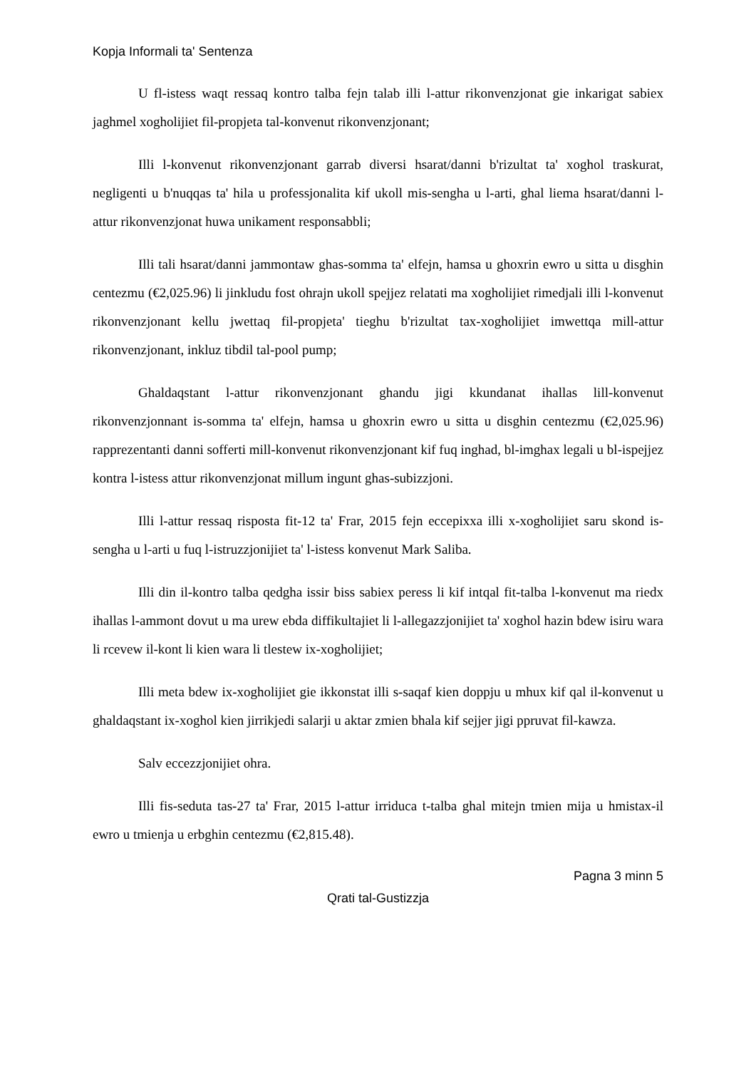Kopja Informali ta' Sentenza
U fl-istess waqt ressaq kontro talba fejn talab illi l-attur rikonvenzjonat gie inkarigat sabiex jaghmel xogholijiet fil-propjeta tal-konvenut rikonvenzjonant;
Illi l-konvenut rikonvenzjonant garrab diversi hsarat/danni b'rizultat ta' xoghol traskurat, negligenti u b'nuqqas ta' hila u professjonalita kif ukoll mis-sengha u l-arti, ghal liema hsarat/danni l-attur rikonvenzjonat huwa unikament responsabbli;
Illi tali hsarat/danni jammontaw ghas-somma ta' elfejn, hamsa u ghoxrin ewro u sitta u disghin centezmu (€2,025.96) li jinkludu fost ohrajn ukoll spejjez relatati ma xogholijiet rimedjali illi l-konvenut rikonvenzjonant kellu jwettaq fil-propjeta' tieghu b'rizultat tax-xogholijiet imwettqa mill-attur rikonvenzjonant, inkluz tibdil tal-pool pump;
Ghaldaqstant l-attur rikonvenzjonant ghandu jigi kkundanat ihallas lill-konvenut rikonvenzjonnant is-somma ta' elfejn, hamsa u ghoxrin ewro u sitta u disghin centezmu (€2,025.96) rapprezentanti danni sofferti mill-konvenut rikonvenzjonant kif fuq inghad, bl-imghax legali u bl-ispejjez kontra l-istess attur rikonvenzjonat millum ingunt ghas-subizzjoni.
Illi l-attur ressaq risposta fit-12 ta' Frar, 2015 fejn eccepixxa illi x-xogholijiet saru skond is-sengha u l-arti u fuq l-istruzzjonijiet ta' l-istess konvenut Mark Saliba.
Illi din il-kontro talba qedgha issir biss sabiex peress li kif intqal fit-talba l-konvenut ma riedx ihallas l-ammont dovut u ma urew ebda diffikultajiet li l-allegazzjonijiet ta' xoghol hazin bdew isiru wara li rcevew il-kont li kien wara li tlestew ix-xogholijiet;
Illi meta bdew ix-xogholijiet gie ikkonstat illi s-saqaf kien doppju u mhux kif qal il-konvenut u ghaldaqstant ix-xoghol kien jirrikjedi salarji u aktar zmien bhala kif sejjer jigi ppruvat fil-kawza.
Salv eccezzjonijiet ohra.
Illi fis-seduta tas-27 ta' Frar, 2015 l-attur irriduca t-talba ghal mitejn tmien mija u hmistax-il ewro u tmienja u erbghin centezmu (€2,815.48).
Pagna 3 minn 5
Qrati tal-Gustizzja